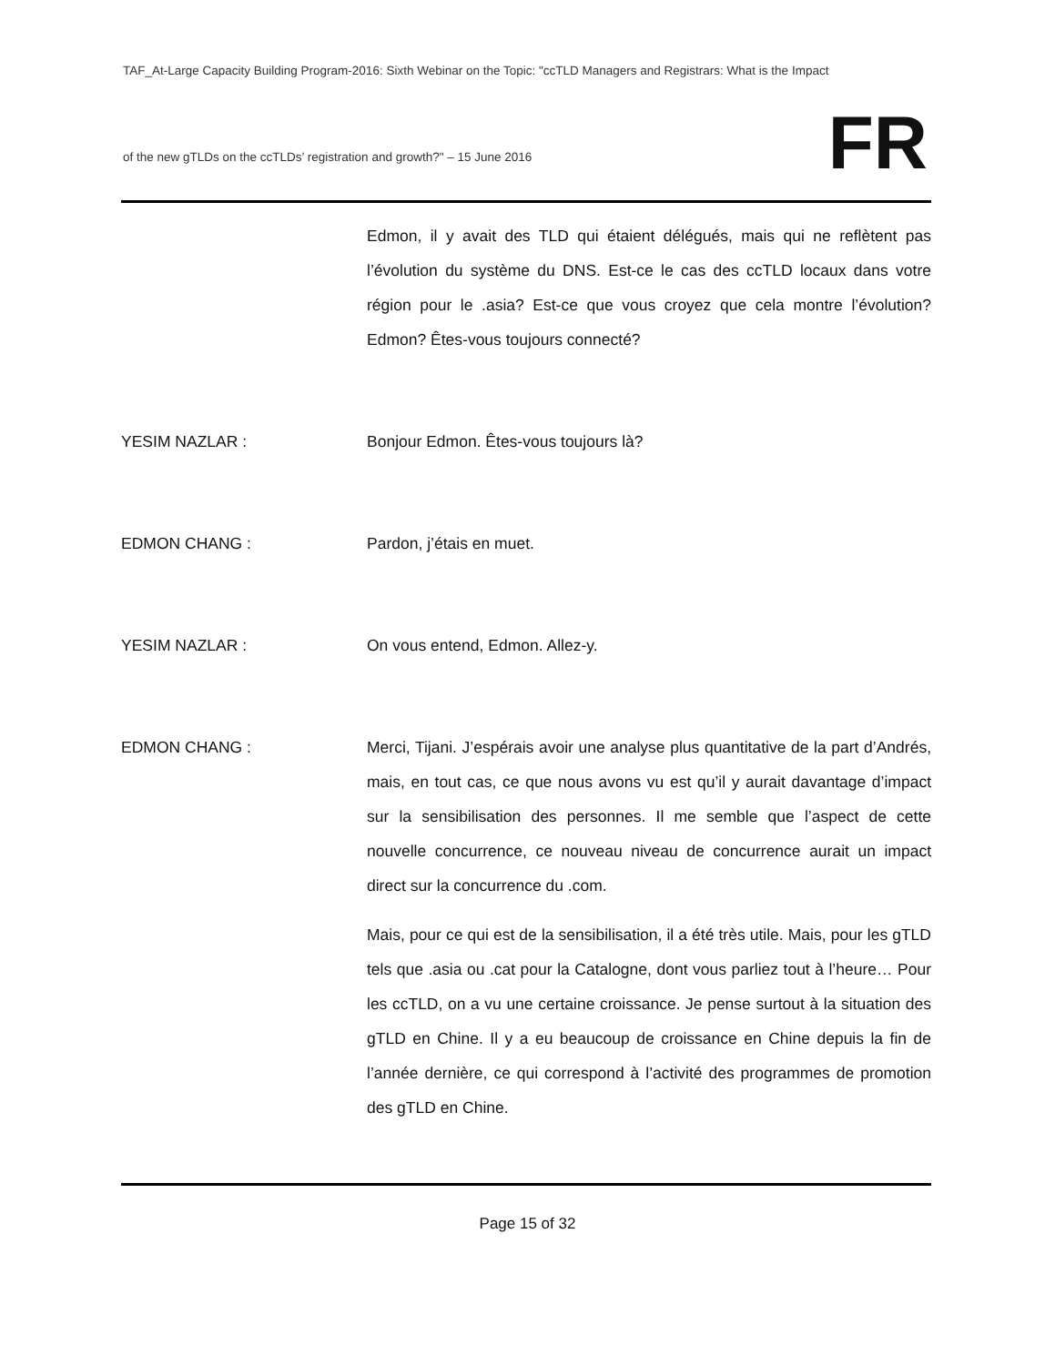TAF_At-Large Capacity Building Program-2016: Sixth Webinar on the Topic: "ccTLD Managers and Registrars: What is the Impact
FR
of the new gTLDs on the ccTLDs’ registration and growth?" – 15 June 2016
Edmon, il y avait des TLD qui étaient délégués, mais qui ne reflètent pas l’évolution du système du DNS. Est-ce le cas des ccTLD locaux dans votre région pour le .asia? Est-ce que vous croyez que cela montre l’évolution? Edmon? Êtes-vous toujours connecté?
YESIM NAZLAR : Bonjour Edmon. Êtes-vous toujours là?
EDMON CHANG : Pardon, j’étais en muet.
YESIM NAZLAR : On vous entend, Edmon. Allez-y.
EDMON CHANG : Merci, Tijani. J’espérais avoir une analyse plus quantitative de la part d’Andrés, mais, en tout cas, ce que nous avons vu est qu’il y aurait davantage d’impact sur la sensibilisation des personnes. Il me semble que l’aspect de cette nouvelle concurrence, ce nouveau niveau de concurrence aurait un impact direct sur la concurrence du .com.
Mais, pour ce qui est de la sensibilisation, il a été très utile. Mais, pour les gTLD tels que .asia ou .cat pour la Catalogne, dont vous parliez tout à l’heure… Pour les ccTLD, on a vu une certaine croissance. Je pense surtout à la situation des gTLD en Chine. Il y a eu beaucoup de croissance en Chine depuis la fin de l’année dernière, ce qui correspond à l’activité des programmes de promotion des gTLD en Chine.
Page 15 of 32